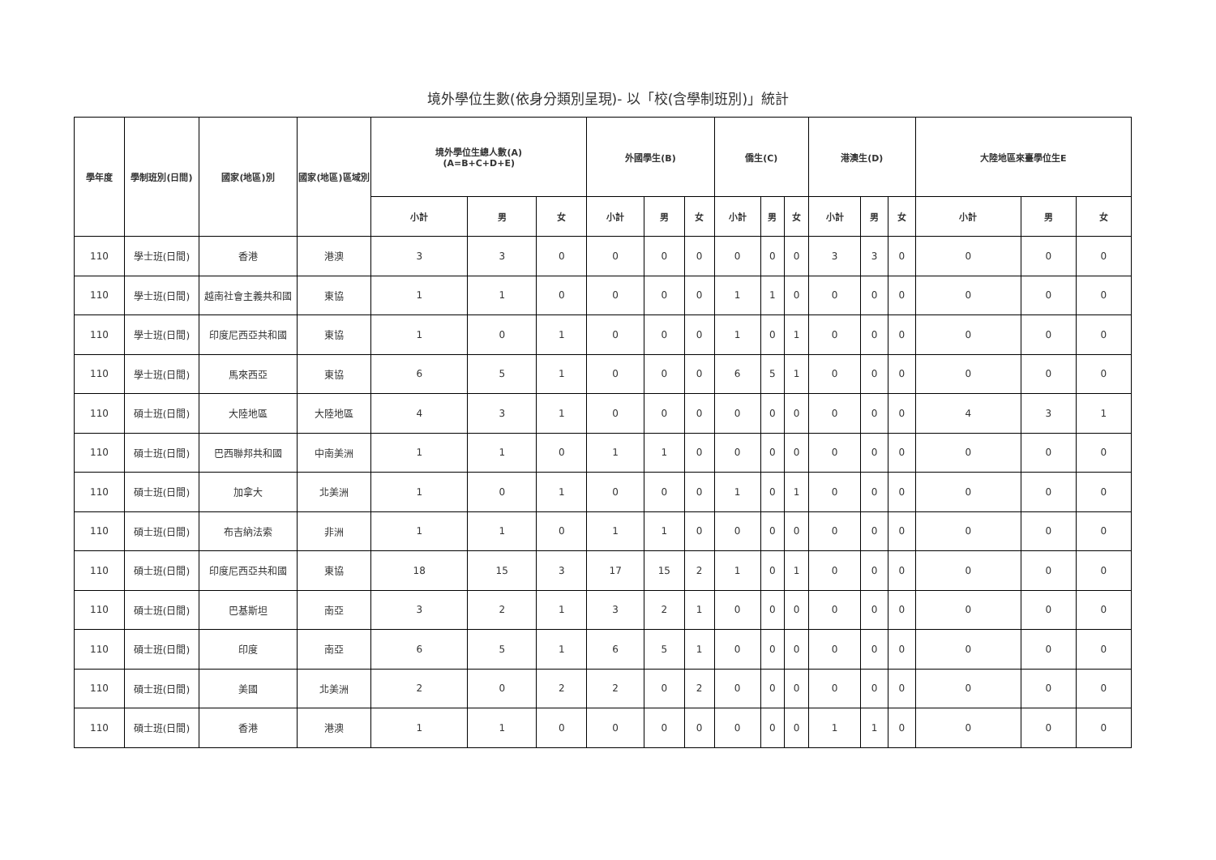境外學位生數(依身分類別呈現)- 以「校(含學制班別)」統計
| 學年度 | 學制班別(日間) | 國家(地區)別 | 國家(地區)區域別 | 境外學位生總人數(A) (A=B+C+D+E) | | | 外國學生(B) | | | 僑生(C) | | | 港澳生(D) | | | 大陸地區來臺學位生E | | |
| --- | --- | --- | --- | --- | --- | --- | --- | --- | --- | --- | --- | --- | --- | --- | --- | --- | --- | --- |
| | | | | 小計 | 男 | 女 | 小計 | 男 | 女 | 小計 | 男 | 女 | 小計 | 男 | 女 | 小計 | 男 | 女 |
| 110 | 學士班(日間) | 香港 | 港澳 | 3 | 3 | 0 | 0 | 0 | 0 | 0 | 0 | 0 | 3 | 3 | 0 | 0 | 0 | 0 |
| 110 | 學士班(日間) | 越南社會主義共和國 | 東協 | 1 | 1 | 0 | 0 | 0 | 0 | 1 | 1 | 0 | 0 | 0 | 0 | 0 | 0 | 0 |
| 110 | 學士班(日間) | 印度尼西亞共和國 | 東協 | 1 | 0 | 1 | 0 | 0 | 0 | 1 | 0 | 1 | 0 | 0 | 0 | 0 | 0 | 0 |
| 110 | 學士班(日間) | 馬來西亞 | 東協 | 6 | 5 | 1 | 0 | 0 | 0 | 6 | 5 | 1 | 0 | 0 | 0 | 0 | 0 | 0 |
| 110 | 碩士班(日間) | 大陸地區 | 大陸地區 | 4 | 3 | 1 | 0 | 0 | 0 | 0 | 0 | 0 | 0 | 0 | 0 | 4 | 3 | 1 |
| 110 | 碩士班(日間) | 巴西聯邦共和國 | 中南美洲 | 1 | 1 | 0 | 1 | 1 | 0 | 0 | 0 | 0 | 0 | 0 | 0 | 0 | 0 | 0 |
| 110 | 碩士班(日間) | 加拿大 | 北美洲 | 1 | 0 | 1 | 0 | 0 | 0 | 1 | 0 | 1 | 0 | 0 | 0 | 0 | 0 | 0 |
| 110 | 碩士班(日間) | 布吉納法索 | 非洲 | 1 | 1 | 0 | 1 | 1 | 0 | 0 | 0 | 0 | 0 | 0 | 0 | 0 | 0 | 0 |
| 110 | 碩士班(日間) | 印度尼西亞共和國 | 東協 | 18 | 15 | 3 | 17 | 15 | 2 | 1 | 0 | 1 | 0 | 0 | 0 | 0 | 0 | 0 |
| 110 | 碩士班(日間) | 巴基斯坦 | 南亞 | 3 | 2 | 1 | 3 | 2 | 1 | 0 | 0 | 0 | 0 | 0 | 0 | 0 | 0 | 0 |
| 110 | 碩士班(日間) | 印度 | 南亞 | 6 | 5 | 1 | 6 | 5 | 1 | 0 | 0 | 0 | 0 | 0 | 0 | 0 | 0 | 0 |
| 110 | 碩士班(日間) | 美國 | 北美洲 | 2 | 0 | 2 | 2 | 0 | 2 | 0 | 0 | 0 | 0 | 0 | 0 | 0 | 0 | 0 |
| 110 | 碩士班(日間) | 香港 | 港澳 | 1 | 1 | 0 | 0 | 0 | 0 | 0 | 0 | 0 | 1 | 1 | 0 | 0 | 0 | 0 |